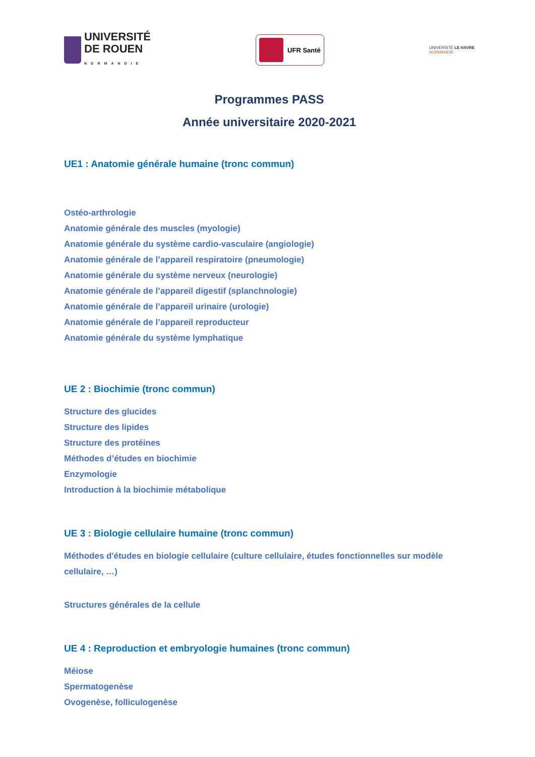UNIVERSITÉ
DE ROUEN
NORMANDIE
UFR Santé
UNIVERSITÉ LE HAVRE
NORMANDIE
Programmes PASS
Année universitaire 2020-2021
UE1 : Anatomie générale humaine (tronc commun)
Ostéo-arthrologie
Anatomie générale des muscles (myologie)
Anatomie générale du système cardio-vasculaire (angiologie)
Anatomie générale de l’appareil respiratoire (pneumologie)
Anatomie générale du système nerveux (neurologie)
Anatomie générale de l’appareil digestif (splanchnologie)
Anatomie générale de l’appareil urinaire (urologie)
Anatomie générale de l’appareil reproducteur
Anatomie générale du système lymphatique
UE 2 : Biochimie (tronc commun)
Structure des glucides
Structure des lipides
Structure des protéines
Méthodes d’études en biochimie
Enzymologie
Introduction à la biochimie métabolique
UE 3 : Biologie cellulaire humaine (tronc commun)
Méthodes d'études en biologie cellulaire (culture cellulaire, études fonctionnelles sur modèle cellulaire, …)
Structures générales de la cellule
UE 4 : Reproduction et embryologie humaines (tronc commun)
Méiose
Spermatogenèse
Ovogenèse, folliculogenèse